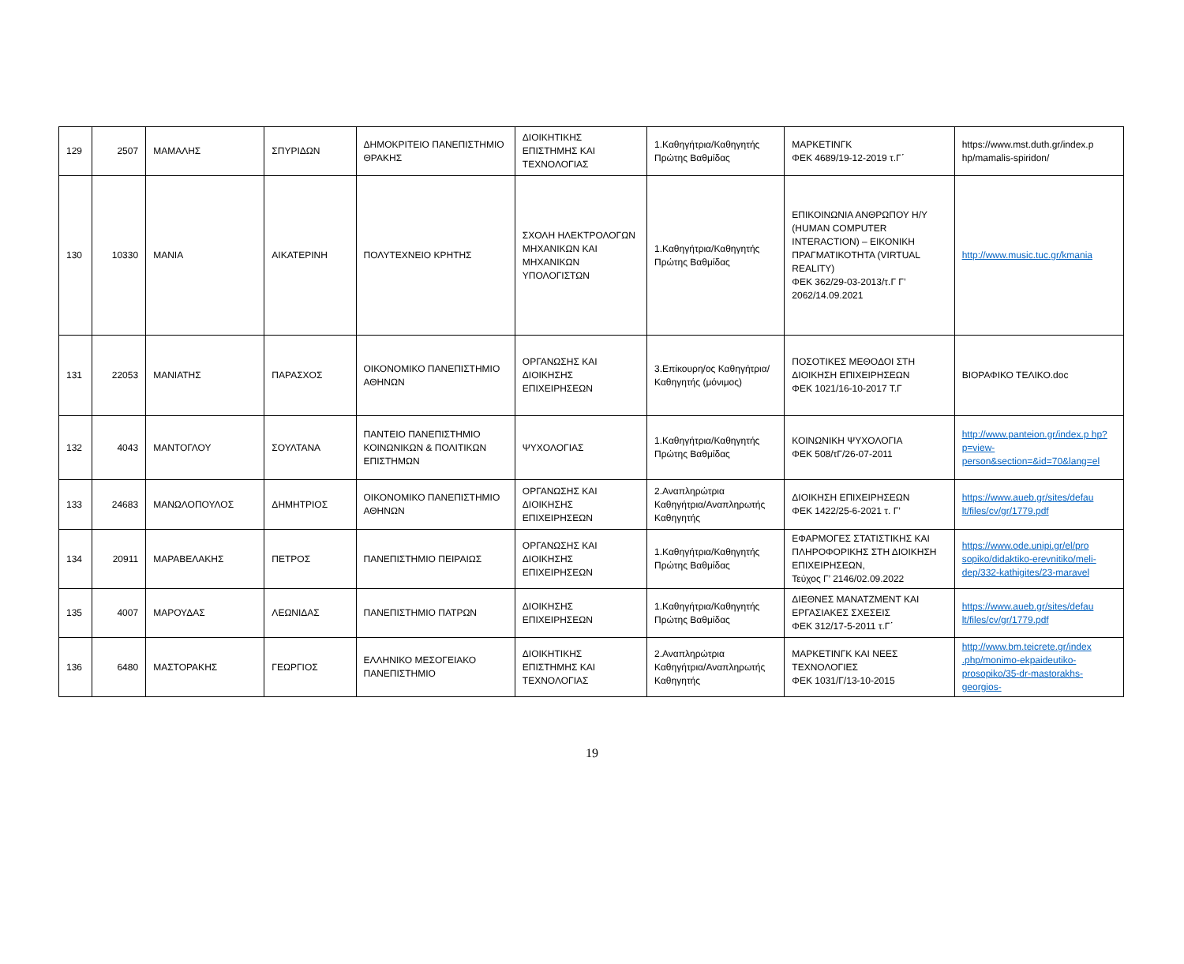| 129 | 2507 | ΜΑΜΑΛΗΣ | ΣΠΥΡΙΔΩΝ | ΔΗΜΟΚΡΙΤΕΙΟ ΠΑΝΕΠΙΣΤΗΜΙΟ ΘΡΑΚΗΣ | ΔΙΟΙΚΗΤΙΚΗΣ ΕΠΙΣΤΗΜΗΣ ΚΑΙ ΤΕΧΝΟΛΟΓΙΑΣ | 1.Καθηγήτρια/Καθηγητής Πρώτης Βαθμίδας | ΜΑΡΚΕΤΙΝΓΚ ΦΕΚ 4689/19-12-2019 τ.Γ΄ | https://www.mst.duth.gr/index.p hp/mamalis-spiridon/ |
| 130 | 10330 | ΜΑΝΙΑ | ΑΙΚΑΤΕΡΙΝΗ | ΠΟΛΥΤΕΧΝΕΙΟ ΚΡΗΤΗΣ | ΣΧΟΛΗ ΗΛΕΚΤΡΟΛΟΓΩΝ ΜΗΧΑΝΙΚΩΝ ΚΑΙ ΜΗΧΑΝΙΚΩΝ ΥΠΟΛΟΓΙΣΤΩΝ | 1.Καθηγήτρια/Καθηγητής Πρώτης Βαθμίδας | ΕΠΙΚΟΙΝΩΝΙΑ ΑΝΘΡΩΠΟΥ Η/Υ (HUMAN COMPUTER INTERACTION) – ΕΙΚΟΝΙΚΗ ΠΡΑΓΜΑΤΙΚΟΤΗΤΑ (VIRTUAL REALITY) ΦΕΚ 362/29-03-2013/τ.Γ Γ’ 2062/14.09.2021 | http://www.music.tuc.gr/kmania |
| 131 | 22053 | ΜΑΝΙΑΤΗΣ | ΠΑΡΑΣΧΟΣ | ΟΙΚΟΝΟΜΙΚΟ ΠΑΝΕΠΙΣΤΗΜΙΟ ΑΘΗΝΩΝ | ΟΡΓΑΝΩΣΗΣ ΚΑΙ ΔΙΟΙΚΗΣΗΣ ΕΠΙΧΕΙΡΗΣΕΩΝ | 3.Επίκουρη/ος Καθηγήτρια/Καθηγητής (μόνιμος) | ΠΟΣΟΤΙΚΕΣ ΜΕΘΟΔΟΙ ΣΤΗ ΔΙΟΙΚΗΣΗ ΕΠΙΧΕΙΡΗΣΕΩΝ ΦΕΚ 1021/16-10-2017 Τ.Γ | ΒΙΟΡΑΦΙΚΟ ΤΕΛΙΚΟ.doc |
| 132 | 4043 | ΜΑΝΤΟΓΛΟΥ | ΣΟΥΛΤΑΝΑ | ΠΑΝΤΕΙΟ ΠΑΝΕΠΙΣΤΗΜΙΟ ΚΟΙΝΩΝΙΚΩΝ & ΠΟΛΙΤΙΚΩΝ ΕΠΙΣΤΗΜΩΝ | ΨΥΧΟΛΟΓΙΑΣ | 1.Καθηγήτρια/Καθηγητής Πρώτης Βαθμίδας | ΚΟΙΝΩΝΙΚΗ ΨΥΧΟΛΟΓΙΑ ΦΕΚ 508/τΓ/26-07-2011 | http://www.panteion.gr/index.p hp?p=view-person&section=&id=70&lang=el |
| 133 | 24683 | ΜΑΝΩΛΟΠΟΥΛΟΣ | ΔΗΜΗΤΡΙΟΣ | ΟΙΚΟΝΟΜΙΚΟ ΠΑΝΕΠΙΣΤΗΜΙΟ ΑΘΗΝΩΝ | ΟΡΓΑΝΩΣΗΣ ΚΑΙ ΔΙΟΙΚΗΣΗΣ ΕΠΙΧΕΙΡΗΣΕΩΝ | 2.Αναπληρώτρια Καθηγήτρια/Αναπληρωτής Καθηγητής | ΔΙΟΙΚΗΣΗ ΕΠΙΧΕΙΡΗΣΕΩΝ ΦΕΚ 1422/25-6-2021 τ. Γ’ | https://www.aueb.gr/sites/defau lt/files/cv/gr/1779.pdf |
| 134 | 20911 | ΜΑΡΑΒΕΛΑΚΗΣ | ΠΕΤΡΟΣ | ΠΑΝΕΠΙΣΤΗΜΙΟ ΠΕΙΡΑΙΩΣ | ΟΡΓΑΝΩΣΗΣ ΚΑΙ ΔΙΟΙΚΗΣΗΣ ΕΠΙΧΕΙΡΗΣΕΩΝ | 1.Καθηγήτρια/Καθηγητής Πρώτης Βαθμίδας | ΕΦΑΡΜΟΓΕΣ ΣΤΑΤΙΣΤΙΚΗΣ ΚΑΙ ΠΛΗΡΟΦΟΡΙΚΗΣ ΣΤΗ ΔΙΟΙΚΗΣΗ ΕΠΙΧΕΙΡΗΣΕΩΝ, Τεύχος Γ’ 2146/02.09.2022 | https://www.ode.unipi.gr/el/pro sopiko/didaktiko-erevnitiko/meli-dep/332-kathigites/23-maravel |
| 135 | 4007 | ΜΑΡΟΥΔΑΣ | ΛΕΩΝΙΔΑΣ | ΠΑΝΕΠΙΣΤΗΜΙΟ ΠΑΤΡΩΝ | ΔΙΟΙΚΗΣΗΣ ΕΠΙΧΕΙΡΗΣΕΩΝ | 1.Καθηγήτρια/Καθηγητής Πρώτης Βαθμίδας | ΔΙΕΘΝΕΣ ΜΑΝΑΤΖΜΕΝΤ ΚΑΙ ΕΡΓΑΣΙΑΚΕΣ ΣΧΕΣΕΙΣ ΦΕΚ 312/17-5-2011 τ.Γ΄ | https://www.aueb.gr/sites/defau lt/files/cv/gr/1779.pdf |
| 136 | 6480 | ΜΑΣΤΟΡΑΚΗΣ | ΓΕΩΡΓΙΟΣ | ΕΛΛΗΝΙΚΟ ΜΕΣΟΓΕΙΑΚΟ ΠΑΝΕΠΙΣΤΗΜΙΟ | ΔΙΟΙΚΗΤΙΚΗΣ ΕΠΙΣΤΗΜΗΣ ΚΑΙ ΤΕΧΝΟΛΟΓΙΑΣ | 2.Αναπληρώτρια Καθηγήτρια/Αναπληρωτής Καθηγητής | ΜΑΡΚΕΤΙΝΓΚ ΚΑΙ ΝΕΕΣ ΤΕΧΝΟΛΟΓΙΕΣ ΦΕΚ 1031/Γ/13-10-2015 | http://www.bm.teicrete.gr/index .php/monimo-ekpaideutiko-prosopiko/35-dr-mastorakhs-georgios- |
19